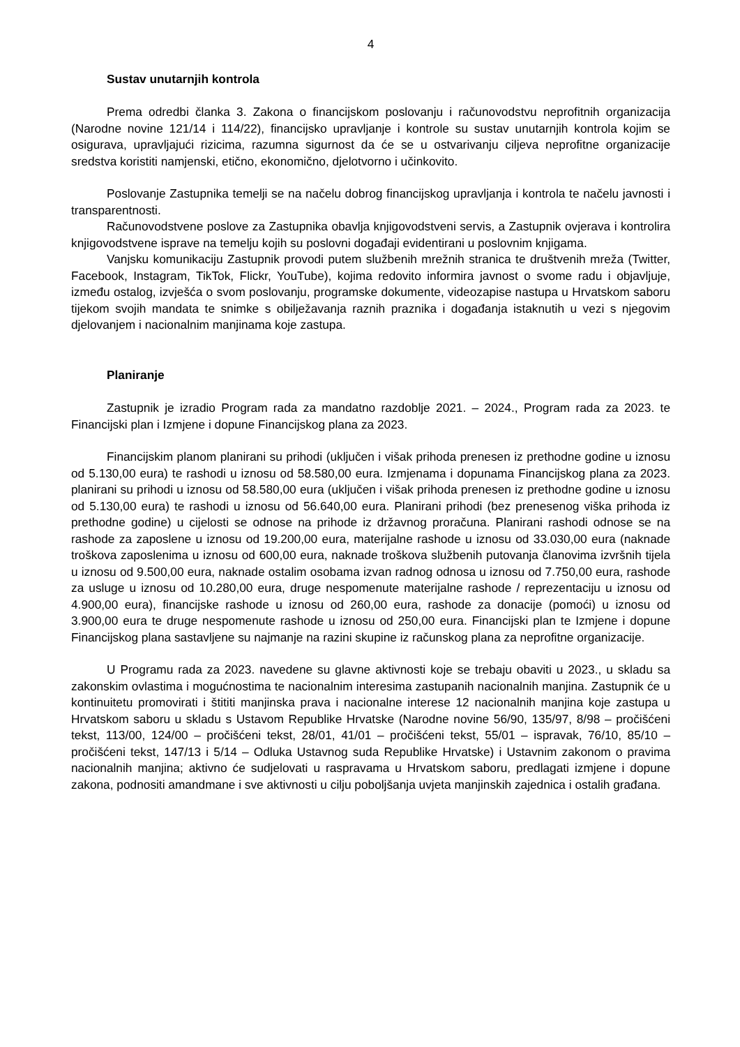4
Sustav unutarnjih kontrola
Prema odredbi članka 3. Zakona o financijskom poslovanju i računovodstvu neprofitnih organizacija (Narodne novine 121/14 i 114/22), financijsko upravljanje i kontrole su sustav unutarnjih kontrola kojim se osigurava, upravljajući rizicima, razumna sigurnost da će se u ostvarivanju ciljeva neprofitne organizacije sredstva koristiti namjenski, etično, ekonomično, djelotvorno i učinkovito.
Poslovanje Zastupnika temelji se na načelu dobrog financijskog upravljanja i kontrola te načelu javnosti i transparentnosti.
Računovodstvene poslove za Zastupnika obavlja knjigovodstveni servis, a Zastupnik ovjerava i kontrolira knjigovodstvene isprave na temelju kojih su poslovni događaji evidentirani u poslovnim knjigama.
Vanjsku komunikaciju Zastupnik provodi putem službenih mrežnih stranica te društvenih mreža (Twitter, Facebook, Instagram, TikTok, Flickr, YouTube), kojima redovito informira javnost o svome radu i objavljuje, između ostalog, izvješća o svom poslovanju, programske dokumente, videozapise nastupa u Hrvatskom saboru tijekom svojih mandata te snimke s obilježavanja raznih praznika i događanja istaknutih u vezi s njegovim djelovanjem i nacionalnim manjinama koje zastupa.
Planiranje
Zastupnik je izradio Program rada za mandatno razdoblje 2021. – 2024., Program rada za 2023. te Financijski plan i Izmjene i dopune Financijskog plana za 2023.
Financijskim planom planirani su prihodi (uključen i višak prihoda prenesen iz prethodne godine u iznosu od 5.130,00 eura) te rashodi u iznosu od 58.580,00 eura. Izmjenama i dopunama Financijskog plana za 2023. planirani su prihodi u iznosu od 58.580,00 eura (uključen i višak prihoda prenesen iz prethodne godine u iznosu od 5.130,00 eura) te rashodi u iznosu od 56.640,00 eura. Planirani prihodi (bez prenesenog viška prihoda iz prethodne godine) u cijelosti se odnose na prihode iz državnog proračuna. Planirani rashodi odnose se na rashode za zaposlene u iznosu od 19.200,00 eura, materijalne rashode u iznosu od 33.030,00 eura (naknade troškova zaposlenima u iznosu od 600,00 eura, naknade troškova službenih putovanja članovima izvršnih tijela u iznosu od 9.500,00 eura, naknade ostalim osobama izvan radnog odnosa u iznosu od 7.750,00 eura, rashode za usluge u iznosu od 10.280,00 eura, druge nespomenute materijalne rashode / reprezentaciju u iznosu od 4.900,00 eura), financijske rashode u iznosu od 260,00 eura, rashode za donacije (pomoći) u iznosu od 3.900,00 eura te druge nespomenute rashode u iznosu od 250,00 eura. Financijski plan te Izmjene i dopune Financijskog plana sastavljene su najmanje na razini skupine iz računskog plana za neprofitne organizacije.
U Programu rada za 2023. navedene su glavne aktivnosti koje se trebaju obaviti u 2023., u skladu sa zakonskim ovlastima i mogućnostima te nacionalnim interesima zastupanih nacionalnih manjina. Zastupnik će u kontinuitetu promovirati i štititi manjinska prava i nacionalne interese 12 nacionalnih manjina koje zastupa u Hrvatskom saboru u skladu s Ustavom Republike Hrvatske (Narodne novine 56/90, 135/97, 8/98 – pročišćeni tekst, 113/00, 124/00 – pročišćeni tekst, 28/01, 41/01 – pročišćeni tekst, 55/01 – ispravak, 76/10, 85/10 – pročišćeni tekst, 147/13 i 5/14 – Odluka Ustavnog suda Republike Hrvatske) i Ustavnim zakonom o pravima nacionalnih manjina; aktivno će sudjelovati u raspravama u Hrvatskom saboru, predlagati izmjene i dopune zakona, podnositi amandmane i sve aktivnosti u cilju poboljšanja uvjeta manjinskih zajednica i ostalih građana.